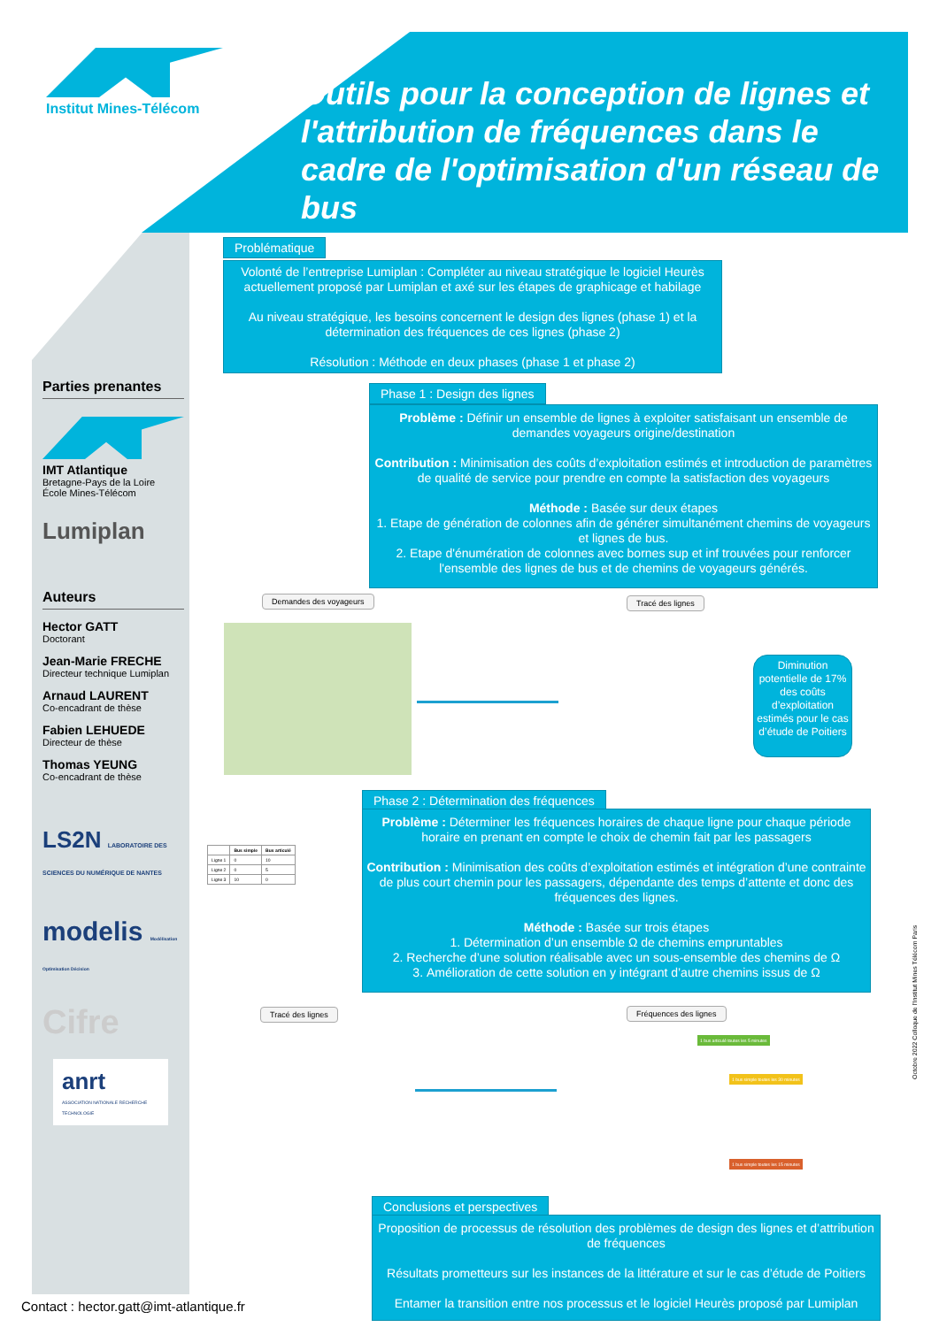Institut Mines-Télécom
Outils pour la conception de lignes et l'attribution de fréquences dans le cadre de l'optimisation d'un réseau de bus
Parties prenantes
IMT Atlantique
Bretagne-Pays de la Loire
École Mines-Télécom
Lumiplan
Auteurs
Hector GATT
Doctorant
Jean-Marie FRECHE
Directeur technique Lumiplan
Arnaud LAURENT
Co-encadrant de thèse
Fabien LEHUEDE
Directeur de thèse
Thomas YEUNG
Co-encadrant de thèse
LS2N LABORATOIRE DES SCIENCES DU NUMÉRIQUE DE NANTES
modelis Modélisation Optimisation Décision
Cifre
anrt
ASSOCIATION NATIONALE RECHERCHE TECHNOLOGIE
Problématique
Volonté de l’entreprise Lumiplan : Compléter au niveau stratégique le logiciel Heurès actuellement proposé par Lumiplan et axé sur les étapes de graphicage et habilage
Au niveau stratégique, les besoins concernent le design des lignes (phase 1) et la détermination des fréquences de ces lignes (phase 2)
Résolution : Méthode en deux phases (phase 1 et phase 2)
Phase 1 : Design des lignes
Problème : Définir un ensemble de lignes à exploiter satisfaisant un ensemble de demandes voyageurs origine/destination
Contribution : Minimisation des coûts d’exploitation estimés et introduction de paramètres de qualité de service pour prendre en compte la satisfaction des voyageurs
Méthode : Basée sur deux étapes
1. Etape de génération de colonnes afin de générer simultanément chemins de voyageurs et lignes de bus.
2. Etape d'énumération de colonnes avec bornes sup et inf trouvées pour renforcer l'ensemble des lignes de bus et de chemins de voyageurs générés.
Demandes des voyageurs Tracé des lignes
Diminution potentielle de 17% des coûts d’exploitation estimés pour le cas d’étude de Poitiers
Phase 2 : Détermination des fréquences
Problème : Déterminer les fréquences horaires de chaque ligne pour chaque période horaire en prenant en compte le choix de chemin fait par les passagers
Contribution : Minimisation des coûts d’exploitation estimés et intégration d’une contrainte de plus court chemin pour les passagers, dépendante des temps d’attente et donc des fréquences des lignes.
Méthode : Basée sur trois étapes
1. Détermination d’un ensemble Ω de chemins empruntables
2. Recherche d’une solution réalisable avec un sous-ensemble des chemins de Ω
3. Amélioration de cette solution en y intégrant d’autre chemins issus de Ω
| | Bus simple | Bus articulé |
| --- | --- | --- |
| Ligne 1 | 0 | 10 |
| Ligne 2 | 0 | 5 |
| Ligne 3 | 10 | 0 |
Tracé des lignes Fréquences des lignes
1 bus articulé toutes les 5 minutes
1 bus simple toutes les 30 minutes
1 bus simple toutes les 15 minutes
Conclusions et perspectives
Proposition de processus de résolution des problèmes de design des lignes et d’attribution de fréquences
Résultats prometteurs sur les instances de la littérature et sur le cas d’étude de Poitiers
Entamer la transition entre nos processus et le logiciel Heurès proposé par Lumiplan
Octobre 2022 Colloque de l'Institut Mines Télécom Paris
Contact : hector.gatt@imt-atlantique.fr